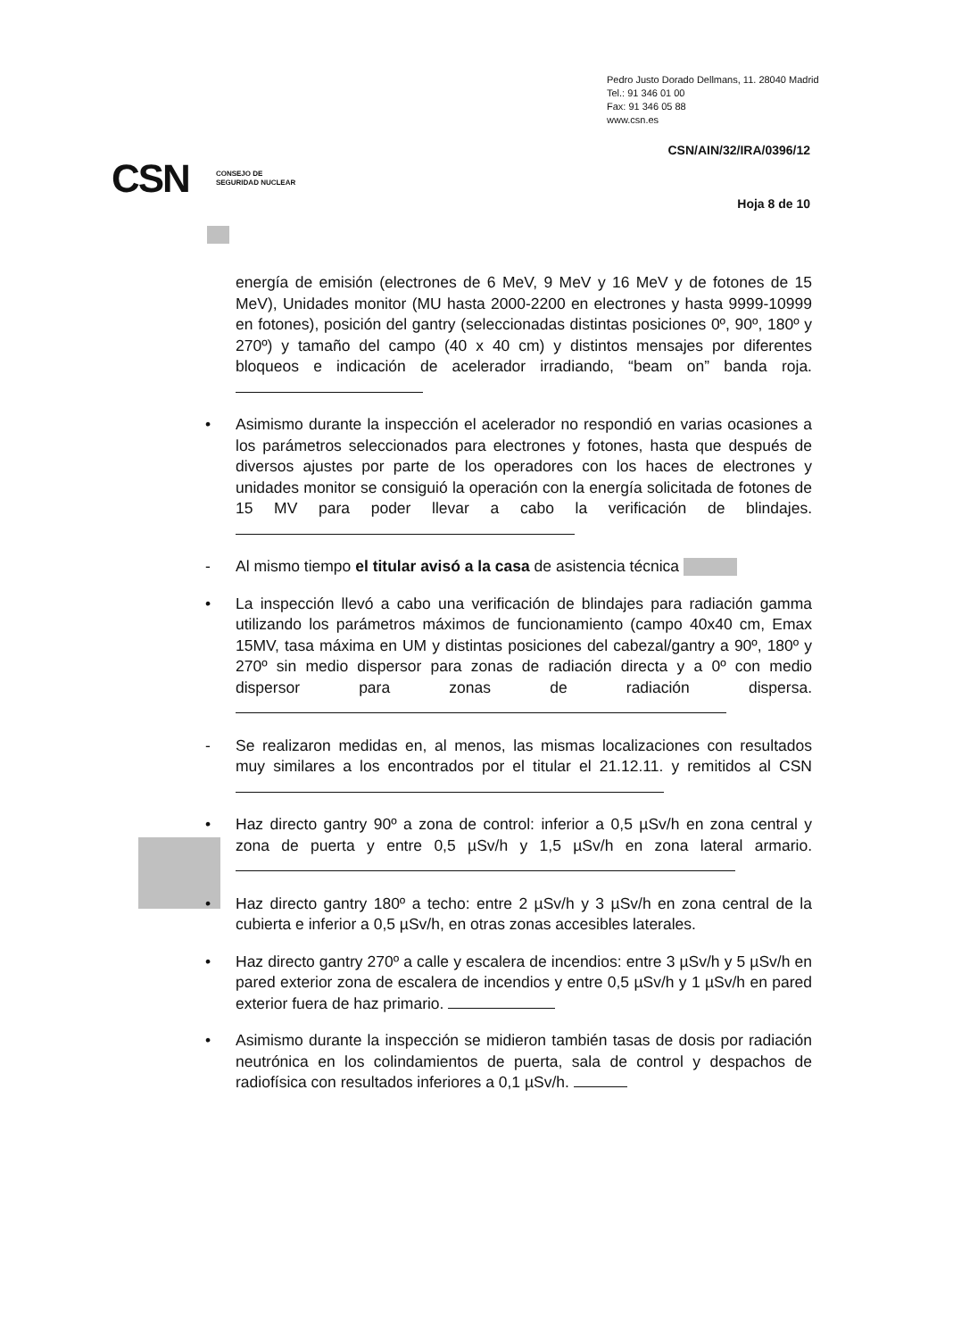Pedro Justo Dorado Dellmans, 11. 28040 Madrid
Tel.: 91 346 01 00
Fax: 91 346 05 88
www.csn.es
CSN/AIN/32/IRA/0396/12
Hoja 8 de 10
CSN CONSEJO DE
SEGURIDAD NUCLEAR
energía de emisión (electrones de 6 MeV, 9 MeV y 16 MeV y de fotones de 15 MeV), Unidades monitor (MU hasta 2000-2200 en electrones y hasta 9999-10999 en fotones), posición del gantry (seleccionadas distintas posiciones 0º, 90º, 180º y 270º) y tamaño del campo (40 x 40 cm) y distintos mensajes por diferentes bloqueos e indicación de acelerador irradiando, “beam on” banda roja.
• Asimismo durante la inspección el acelerador no respondió en varias ocasiones a los parámetros seleccionados para electrones y fotones, hasta que después de diversos ajustes por parte de los operadores con los haces de electrones y unidades monitor se consiguió la operación con la energía solicitada de fotones de 15 MV para poder llevar a cabo la verificación de blindajes.
- Al mismo tiempo el titular avisó a la casa de asistencia técnica
• La inspección llevó a cabo una verificación de blindajes para radiación gamma utilizando los parámetros máximos de funcionamiento (campo 40x40 cm, Emax 15MV, tasa máxima en UM y distintas posiciones del cabezal/gantry a 90º, 180º y 270º sin medio dispersor para zonas de radiación directa y a 0º con medio dispersor para zonas de radiación dispersa.
- Se realizaron medidas en, al menos, las mismas localizaciones con resultados muy similares a los encontrados por el titular el 21.12.11. y remitidos al CSN
• Haz directo gantry 90º a zona de control: inferior a 0,5 µSv/h en zona central y zona de puerta y entre 0,5 µSv/h y 1,5 µSv/h en zona lateral armario.
• Haz directo gantry 180º a techo: entre 2 µSv/h y 3 µSv/h en zona central de la cubierta e inferior a 0,5 µSv/h, en otras zonas accesibles laterales.
• Haz directo gantry 270º a calle y escalera de incendios: entre 3 µSv/h y 5 µSv/h en pared exterior zona de escalera de incendios y entre 0,5 µSv/h y 1 µSv/h en pared exterior fuera de haz primario.
• Asimismo durante la inspección se midieron también tasas de dosis por radiación neutrónica en los colindamientos de puerta, sala de control y despachos de radiofísica con resultados inferiores a 0,1 µSv/h.